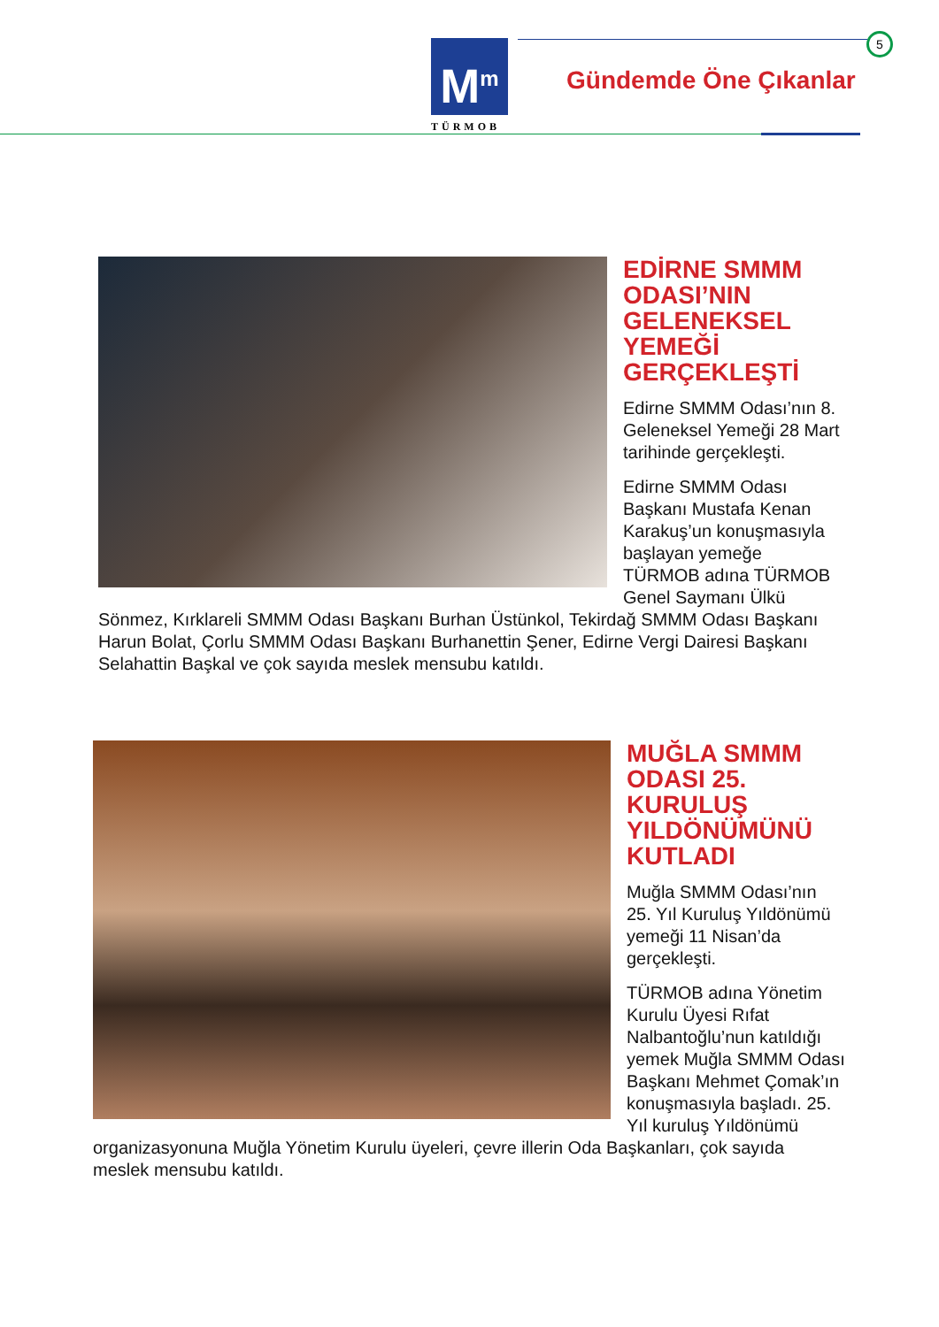M<sup>m</sup>
TÜRMOB
5
Gündemde Öne Çıkanlar
EDİRNE SMMM ODASI’NIN GELENEKSEL YEMEĞİ GERÇEKLEŞTİ
Edirne SMMM Odası’nın 8. Geleneksel Yemeği 28 Mart tarihinde gerçekleşti.
Edirne SMMM Odası Başkanı Mustafa Kenan Karakuş’un konuşmasıyla başlayan yemeğe TÜRMOB adına TÜRMOB Genel Saymanı Ülkü Sönmez, Kırklareli SMMM Odası Başkanı Burhan Üstünkol, Tekirdağ SMMM Odası Başkanı Harun Bolat, Çorlu SMMM Odası Başkanı Burhanettin Şener, Edirne Vergi Dairesi Başkanı Selahattin Başkal ve çok sayıda meslek mensubu katıldı.
MUĞLA SMMM ODASI 25. KURULUŞ YILDÖNÜMÜNÜ KUTLADI
Muğla SMMM Odası’nın 25. Yıl Kuruluş Yıldönümü yemeği 11 Nisan’da gerçekleşti.
TÜRMOB adına Yönetim Kurulu Üyesi Rıfat Nalbantoğlu’nun katıldığı yemek Muğla SMMM Odası Başkanı Mehmet Çomak’ın konuşmasıyla başladı. 25. Yıl kuruluş Yıldönümü organizasyonuna Muğla Yönetim Kurulu üyeleri, çevre illerin Oda Başkanları, çok sayıda meslek mensubu katıldı.